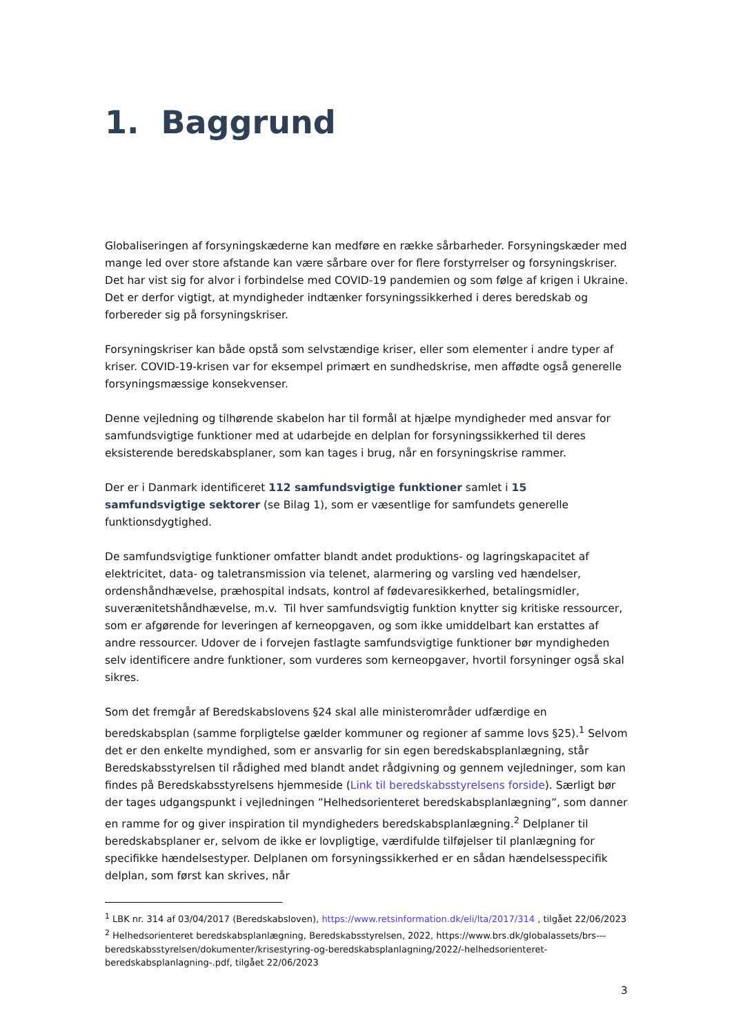1. Baggrund
Globaliseringen af forsyningskæderne kan medføre en række sårbarheder. Forsyningskæder med mange led over store afstande kan være sårbare over for flere forstyrrelser og forsyningskriser. Det har vist sig for alvor i forbindelse med COVID-19 pandemien og som følge af krigen i Ukraine. Det er derfor vigtigt, at myndigheder indtænker forsyningssikkerhed i deres beredskab og forbereder sig på forsyningskriser.
Forsyningskriser kan både opstå som selvstændige kriser, eller som elementer i andre typer af kriser. COVID-19-krisen var for eksempel primært en sundhedskrise, men affødte også generelle forsyningsmæssige konsekvenser.
Denne vejledning og tilhørende skabelon har til formål at hjælpe myndigheder med ansvar for samfundsvigtige funktioner med at udarbejde en delplan for forsyningssikkerhed til deres eksisterende beredskabsplaner, som kan tages i brug, når en forsyningskrise rammer.
Der er i Danmark identificeret 112 samfundsvigtige funktioner samlet i 15 samfundsvigtige sektorer (se Bilag 1), som er væsentlige for samfundets generelle funktionsdygtighed.
De samfundsvigtige funktioner omfatter blandt andet produktions- og lagringskapacitet af elektricitet, data- og taletransmission via telenet, alarmering og varsling ved hændelser, ordenshåndhævelse, præhospital indsats, kontrol af fødevaresikkerhed, betalingsmidler, suverænitetshåndhævelse, m.v. Til hver samfundsvigtig funktion knytter sig kritiske ressourcer, som er afgørende for leveringen af kerneopgaven, og som ikke umiddelbart kan erstattes af andre ressourcer. Udover de i forvejen fastlagte samfundsvigtige funktioner bør myndigheden selv identificere andre funktioner, som vurderes som kerneopgaver, hvortil forsyninger også skal sikres.
Som det fremgår af Beredskabslovens §24 skal alle ministerområder udfærdige en beredskabsplan (samme forpligtelse gælder kommuner og regioner af samme lovs §25).<sup>1</sup> Selvom det er den enkelte myndighed, som er ansvarlig for sin egen beredskabsplanlægning, står Beredskabsstyrelsen til rådighed med blandt andet rådgivning og gennem vejledninger, som kan findes på Beredskabsstyrelsens hjemmeside (Link til beredskabsstyrelsens forside). Særligt bør der tages udgangspunkt i vejledningen ”Helhedsorienteret beredskabsplanlægning”, som danner en ramme for og giver inspiration til myndigheders beredskabsplanlægning.<sup>2</sup> Delplaner til beredskabsplaner er, selvom de ikke er lovpligtige, værdifulde tilføjelser til planlægning for specifikke hændelsestyper. Delplanen om forsyningssikkerhed er en sådan hændelsesspecifik delplan, som først kan skrives, når
<sup>1</sup> LBK nr. 314 af 03/04/2017 (Beredskabsloven), https://www.retsinformation.dk/eli/lta/2017/314 , tilgået 22/06/2023
<sup>2</sup> Helhedsorienteret beredskabsplanlægning, Beredskabsstyrelsen, 2022, https://www.brs.dk/globalassets/brs---beredskabsstyrelsen/dokumenter/krisestyring-og-beredskabsplanlagning/2022/-helhedsorienteret-beredskabsplanlagning-.pdf, tilgået 22/06/2023
3